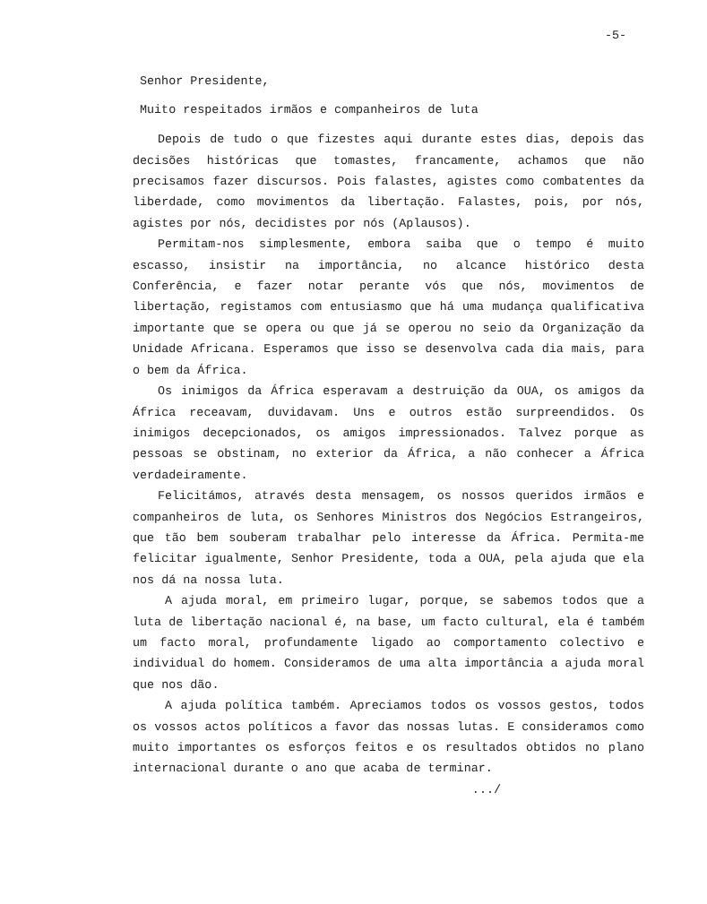-5-
Senhor Presidente,
Muito respeitados irmãos e companheiros de luta
Depois de tudo o que fizestes aqui durante estes dias, depois das decisões históricas que tomastes, francamente, achamos que não precisamos fazer discursos. Pois falastes, agistes como combatentes da liberdade, como movimentos da libertação. Falastes, pois, por nós, agistes por nós, decidistes por nós (Aplausos).
Permitam-nos simplesmente, embora saiba que o tempo é muito escasso, insistir na importância, no alcance histórico desta Conferência, e fazer notar perante vós que nós, movimentos de libertação, registamos com entusiasmo que há uma mudança qualificativa importante que se opera ou que já se operou no seio da Organização da Unidade Africana. Esperamos que isso se desenvolva cada dia mais, para o bem da África.
Os inimigos da África esperavam a destruição da OUA, os amigos da África receavam, duvidavam. Uns e outros estão surpreendidos. Os inimigos decepcionados, os amigos impressionados. Talvez porque as pessoas se obstinam, no exterior da África, a não conhecer a África verdadeiramente.
Felicitámos, através desta mensagem, os nossos queridos irmãos e companheiros de luta, os Senhores Ministros dos Negócios Estrangeiros, que tão bem souberam trabalhar pelo interesse da África. Permita-me felicitar igualmente, Senhor Presidente, toda a OUA, pela ajuda que ela nos dá na nossa luta.
A ajuda moral, em primeiro lugar, porque, se sabemos todos que a luta de libertação nacional é, na base, um facto cultural, ela é também um facto moral, profundamente ligado ao comportamento colectivo e individual do homem. Consideramos de uma alta importância a ajuda moral que nos dão.
A ajuda política também. Apreciamos todos os vossos gestos, todos os vossos actos políticos a favor das nossas lutas. E consideramos como muito importantes os esforços feitos e os resultados obtidos no plano internacional durante o ano que acaba de terminar.
.../